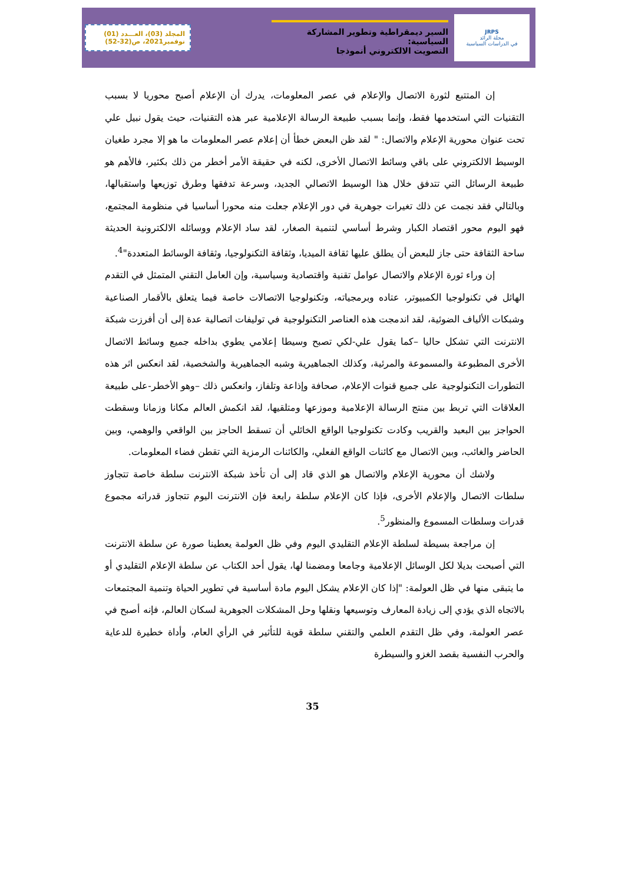JRPS
مجلة الرائد
في الدراسات السياسية
السير ديمقراطية وتطوير المشاركة السياسية:
التصويت الالكتروني أنموذجا
المجلد (03)، العـــدد (01)
نوفمبر2021، ص(32-52)
إن المتتبع لثورة الاتصال والإعلام في عصر المعلومات، يدرك أن الإعلام أصبح محوريا لا بسبب التقنيات التي استخدمها فقط، وإنما بسبب طبيعة الرسالة الإعلامية عبر هذه التقنيات، حيث يقول نبيل علي تحت عنوان محورية الإعلام والاتصال: " لقد ظن البعض خطأ أن إعلام عصر المعلومات ما هو إلا مجرد طغيان الوسيط الالكتروني على باقي وسائط الاتصال الأخرى، لكنه في حقيقة الأمر أخطر من ذلك بكثير، فالأهم هو طبيعة الرسائل التي تتدفق خلال هذا الوسيط الاتصالي الجديد، وسرعة تدفقها وطرق توزيعها واستقبالها، وبالتالي فقد نجمت عن ذلك تغيرات جوهرية في دور الإعلام جعلت منه محورا أساسيا في منظومة المجتمع، فهو اليوم محور اقتصاد الكبار وشرط أساسي لتنمية الصغار، لقد ساد الإعلام ووسائله الالكترونية الحديثة ساحة الثقافة حتى جاز للبعض أن يطلق عليها ثقافة الميديا، وثقافة التكنولوجيا، وثقافة الوسائط المتعددة"<sup>4</sup>.
إن وراء ثورة الإعلام والاتصال عوامل تقنية واقتصادية وسياسية، وإن العامل التقني المتمثل في التقدم الهائل في تكنولوجيا الكمبيوتر، عتاده وبرمجياته، وتكنولوجيا الاتصالات خاصة فيما يتعلق بالأقمار الصناعية وشبكات الألياف الضوئية، لقد اندمجت هذه العناصر التكنولوجية في توليفات اتصالية عدة إلى أن أفرزت شبكة الانترنت التي تشكل حاليا –كما يقول علي-لكي تصبح وسيطا إعلامي يطوي بداخله جميع وسائط الاتصال الأخرى المطبوعة والمسموعة والمرئية، وكذلك الجماهيرية وشبه الجماهيرية والشخصية، لقد انعكس اثر هذه التطورات التكنولوجية على جميع قنوات الإعلام، صحافة وإذاعة وتلفاز، وانعكس ذلك –وهو الأخطر-على طبيعة العلاقات التي تربط بين منتج الرسالة الإعلامية وموزعها ومتلقيها، لقد انكمش العالم مكانا وزمانا وسقطت الحواجز بين البعيد والقريب وكادت تكنولوجيا الواقع الخائلي أن تسقط الحاجز بين الواقعي والوهمي، وبين الحاضر والغائب، وبين الاتصال مع كائنات الواقع الفعلي، والكائنات الرمزية التي تقطن فضاء المعلومات.
ولاشك أن محورية الإعلام والاتصال هو الذي قاد إلى أن تأخذ شبكة الانترنت سلطة خاصة تتجاوز سلطات الاتصال والإعلام الأخرى، فإذا كان الإعلام سلطة رابعة فإن الانترنت اليوم تتجاوز قدراته مجموع قدرات وسلطات المسموع والمنظور<sup>5</sup>.
إن مراجعة بسيطة لسلطة الإعلام التقليدي اليوم وفي ظل العولمة يعطينا صورة عن سلطة الانترنت التي أصبحت بديلا لكل الوسائل الإعلامية وجامعا ومضمنا لها، يقول أحد الكتاب عن سلطة الإعلام التقليدي أو ما يتبقى منها في ظل العولمة: "إذا كان الإعلام يشكل اليوم مادة أساسية في تطوير الحياة وتنمية المجتمعات بالاتجاه الذي يؤدي إلى زيادة المعارف وتوسيعها ونقلها وحل المشكلات الجوهرية لسكان العالم، فإنه أصبح في عصر العولمة، وفي ظل التقدم العلمي والتقني سلطة قوية للتأثير في الرأي العام، وأداة خطيرة للدعاية والحرب النفسية بقصد الغزو والسيطرة
35